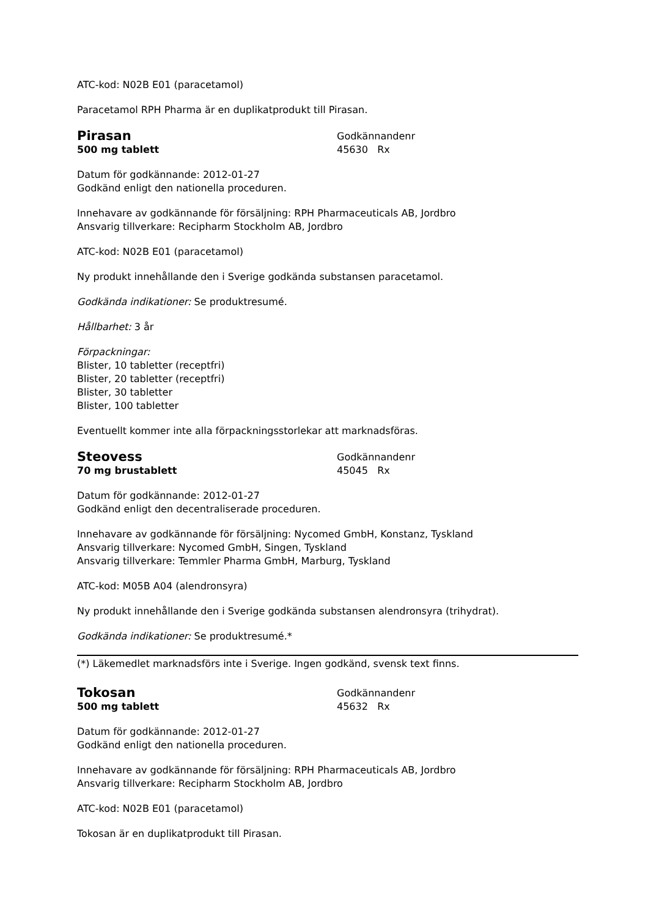ATC-kod: N02B E01 (paracetamol)
Paracetamol RPH Pharma är en duplikatprodukt till Pirasan.
Pirasan
500 mg tablett
Godkännandenr
45630 Rx
Datum för godkännande: 2012-01-27
Godkänd enligt den nationella proceduren.
Innehavare av godkännande för försäljning: RPH Pharmaceuticals AB, Jordbro
Ansvarig tillverkare: Recipharm Stockholm AB, Jordbro
ATC-kod: N02B E01 (paracetamol)
Ny produkt innehållande den i Sverige godkända substansen paracetamol.
Godkända indikationer: Se produktresumé.
Hållbarhet: 3 år
Förpackningar:
Blister, 10 tabletter (receptfri)
Blister, 20 tabletter (receptfri)
Blister, 30 tabletter
Blister, 100 tabletter
Eventuellt kommer inte alla förpackningsstorlekar att marknadsföras.
Steovess
70 mg brustablett
Godkännandenr
45045 Rx
Datum för godkännande: 2012-01-27
Godkänd enligt den decentraliserade proceduren.
Innehavare av godkännande för försäljning: Nycomed GmbH, Konstanz, Tyskland
Ansvarig tillverkare: Nycomed GmbH, Singen, Tyskland
Ansvarig tillverkare: Temmler Pharma GmbH, Marburg, Tyskland
ATC-kod: M05B A04 (alendronsyra)
Ny produkt innehållande den i Sverige godkända substansen alendronsyra (trihydrat).
Godkända indikationer: Se produktresumé.*
(*) Läkemedlet marknadsförs inte i Sverige. Ingen godkänd, svensk text finns.
Tokosan
500 mg tablett
Godkännandenr
45632 Rx
Datum för godkännande: 2012-01-27
Godkänd enligt den nationella proceduren.
Innehavare av godkännande för försäljning: RPH Pharmaceuticals AB, Jordbro
Ansvarig tillverkare: Recipharm Stockholm AB, Jordbro
ATC-kod: N02B E01 (paracetamol)
Tokosan är en duplikatprodukt till Pirasan.